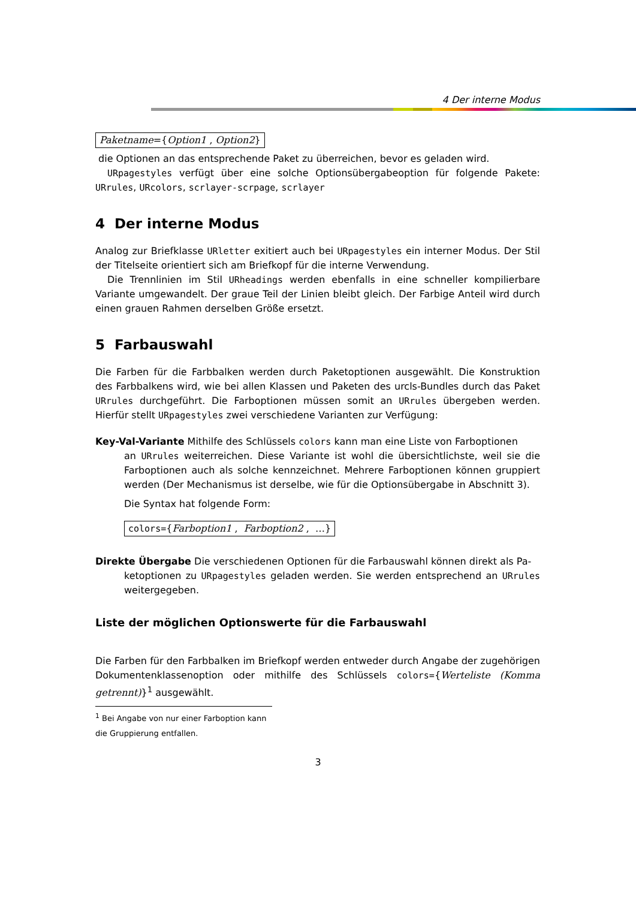4 Der interne Modus
Paketname={Option1 , Option2}
die Optionen an das entsprechende Paket zu überreichen, bevor es geladen wird.
URpagestyles verfügt über eine solche Optionsübergabeoption für folgende Pakete: URrules, URcolors, scrlayer-scrpage, scrlayer
4 Der interne Modus
Analog zur Briefklasse URletter exitiert auch bei URpagestyles ein interner Modus. Der Stil der Titelseite orientiert sich am Briefkopf für die interne Verwendung.
Die Trennlinien im Stil URheadings werden ebenfalls in eine schneller kompilierbare Variante umgewandelt. Der graue Teil der Linien bleibt gleich. Der Farbige Anteil wird durch einen grauen Rahmen derselben Größe ersetzt.
5 Farbauswahl
Die Farben für die Farbbalken werden durch Paketoptionen ausgewählt. Die Konstruktion des Farbbalkens wird, wie bei allen Klassen und Paketen des urcls-Bundles durch das Paket URrules durchgeführt. Die Farboptionen müssen somit an URrules übergeben werden. Hierfür stellt URpagestyles zwei verschiedene Varianten zur Verfügung:
Key-Val-Variante
Mithilfe des Schlüssels colors kann man eine Liste von Farboptionen
an URrules weiterreichen. Diese Variante ist wohl die übersichtlichste, weil sie die Farboptionen auch als solche kennzeichnet. Mehrere Farboptionen können gruppiert werden (Der Mechanismus ist derselbe, wie für die Optionsübergabe in Abschnitt 3).
Die Syntax hat folgende Form:
colors={Farboption1 , Farboption2 , …}
Direkte Übergabe
Die verschiedenen Optionen für die Farbauswahl können direkt als Pa-
ketoptionen zu URpagestyles geladen werden. Sie werden entsprechend an URrules weitergegeben.
Liste der möglichen Optionswerte für die Farbauswahl
Die Farben für den Farbbalken im Briefkopf werden entweder durch Angabe der zugehörigen Dokumentenklassenoption oder mithilfe des Schlüssels colors={Werteliste (Komma getrennt)}<sup>1</sup> ausgewählt.
<sup>1</sup> Bei Angabe von nur einer Farboption kann die Gruppierung entfallen.
3